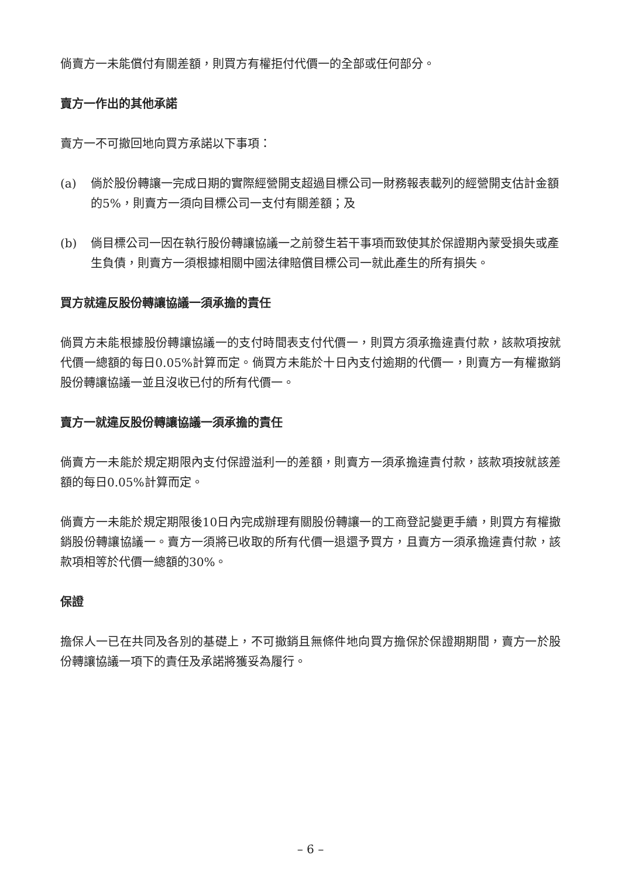倘賣方一未能償付有關差額，則買方有權拒付代價一的全部或任何部分。
賣方一作出的其他承諾
賣方一不可撤回地向買方承諾以下事項：
(a) 倘於股份轉讓一完成日期的實際經營開支超過目標公司一財務報表載列的經營開支估計金額的5%，則賣方一須向目標公司一支付有關差額；及
(b) 倘目標公司一因在執行股份轉讓協議一之前發生若干事項而致使其於保證期內蒙受損失或產生負債，則賣方一須根據相關中國法律賠償目標公司一就此產生的所有損失。
買方就違反股份轉讓協議一須承擔的責任
倘買方未能根據股份轉讓協議一的支付時間表支付代價一，則買方須承擔違責付款，該款項按就代價一總額的每日0.05%計算而定。倘買方未能於十日內支付逾期的代價一，則賣方一有權撤銷股份轉讓協議一並且沒收已付的所有代價一。
賣方一就違反股份轉讓協議一須承擔的責任
倘賣方一未能於規定期限內支付保證溢利一的差額，則賣方一須承擔違責付款，該款項按就該差額的每日0.05%計算而定。
倘賣方一未能於規定期限後10日內完成辦理有關股份轉讓一的工商登記變更手續，則買方有權撤銷股份轉讓協議一。賣方一須將已收取的所有代價一退還予買方，且賣方一須承擔違責付款，該款項相等於代價一總額的30%。
保證
擔保人一已在共同及各別的基礎上，不可撤銷且無條件地向買方擔保於保證期期間，賣方一於股份轉讓協議一項下的責任及承諾將獲妥為履行。
– 6 –